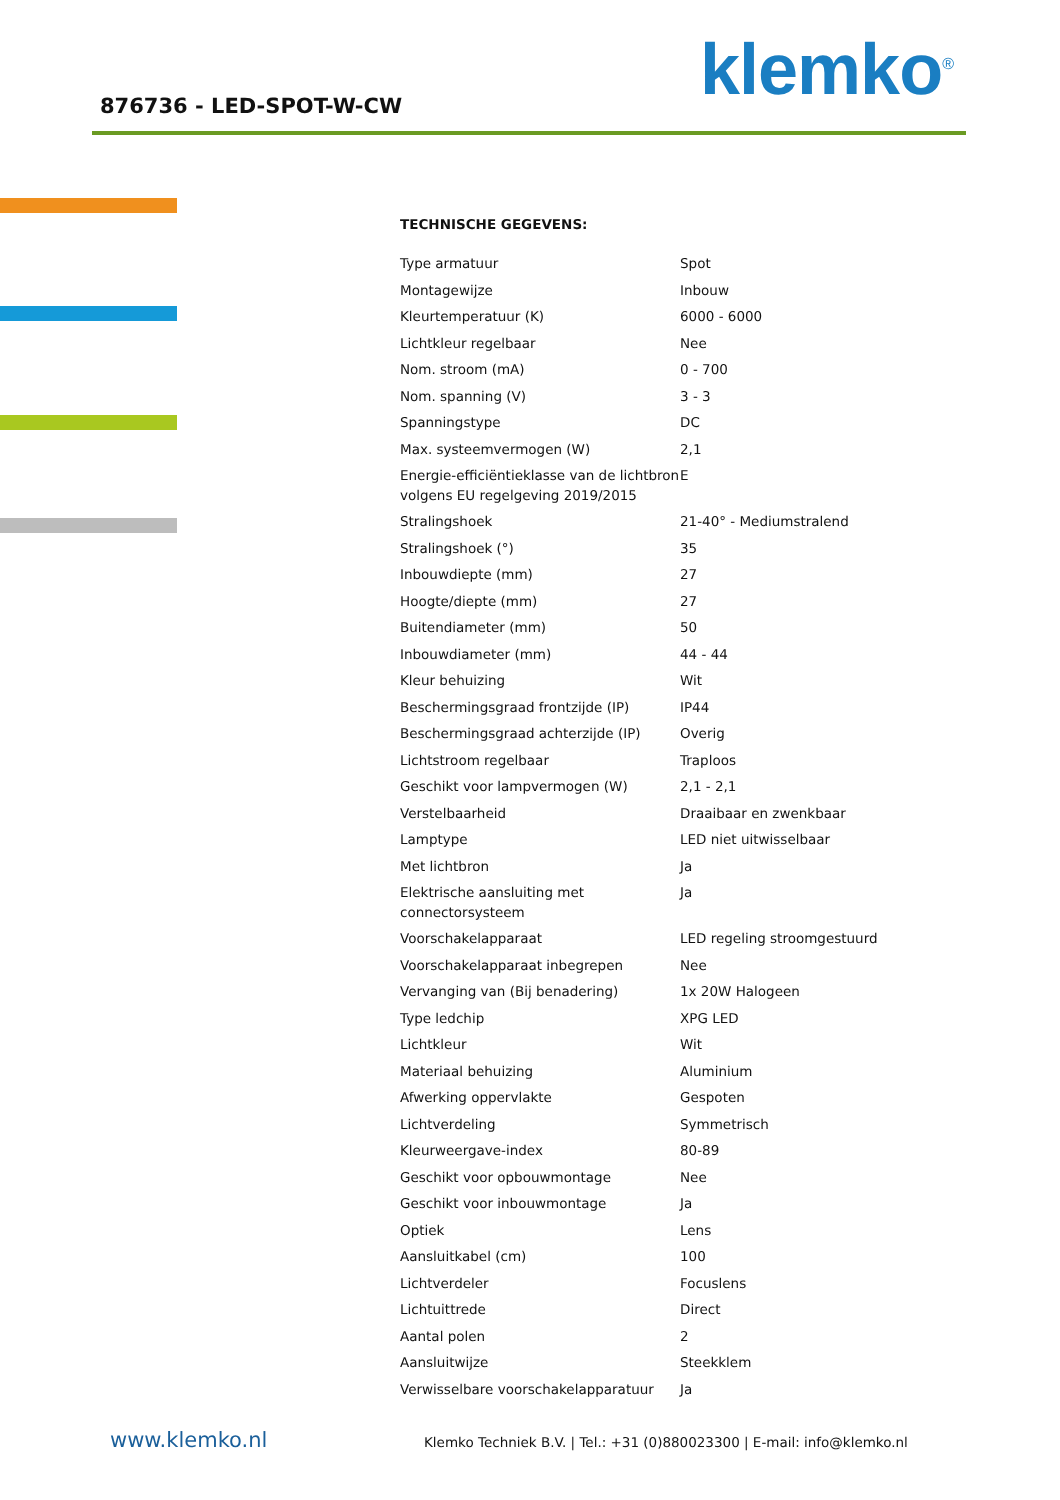876736 - LED-SPOT-W-CW klemko<sup>®</sup>
TECHNISCHE GEGEVENS:
| Type armatuur | Spot |
| Montagewijze | Inbouw |
| Kleurtemperatuur (K) | 6000 - 6000 |
| Lichtkleur regelbaar | Nee |
| Nom. stroom (mA) | 0 - 700 |
| Nom. spanning (V) | 3 - 3 |
| Spanningstype | DC |
| Max. systeemvermogen (W) | 2,1 |
| Energie-efficiëntieklasse van de lichtbron volgens EU regelgeving 2019/2015 | E |
| Stralingshoek | 21-40° - Mediumstralend |
| Stralingshoek (°) | 35 |
| Inbouwdiepte (mm) | 27 |
| Hoogte/diepte (mm) | 27 |
| Buitendiameter (mm) | 50 |
| Inbouwdiameter (mm) | 44 - 44 |
| Kleur behuizing | Wit |
| Beschermingsgraad frontzijde (IP) | IP44 |
| Beschermingsgraad achterzijde (IP) | Overig |
| Lichtstroom regelbaar | Traploos |
| Geschikt voor lampvermogen (W) | 2,1 - 2,1 |
| Verstelbaarheid | Draaibaar en zwenkbaar |
| Lamptype | LED niet uitwisselbaar |
| Met lichtbron | Ja |
| Elektrische aansluiting met connectorsysteem | Ja |
| Voorschakelapparaat | LED regeling stroomgestuurd |
| Voorschakelapparaat inbegrepen | Nee |
| Vervanging van (Bij benadering) | 1x 20W Halogeen |
| Type ledchip | XPG LED |
| Lichtkleur | Wit |
| Materiaal behuizing | Aluminium |
| Afwerking oppervlakte | Gespoten |
| Lichtverdeling | Symmetrisch |
| Kleurweergave-index | 80-89 |
| Geschikt voor opbouwmontage | Nee |
| Geschikt voor inbouwmontage | Ja |
| Optiek | Lens |
| Aansluitkabel (cm) | 100 |
| Lichtverdeler | Focuslens |
| Lichtuittrede | Direct |
| Aantal polen | 2 |
| Aansluitwijze | Steekklem |
| Verwisselbare voorschakelapparatuur | Ja |
www.klemko.nl
Klemko Techniek B.V. | Tel.: +31 (0)880023300 | E-mail: info@klemko.nl